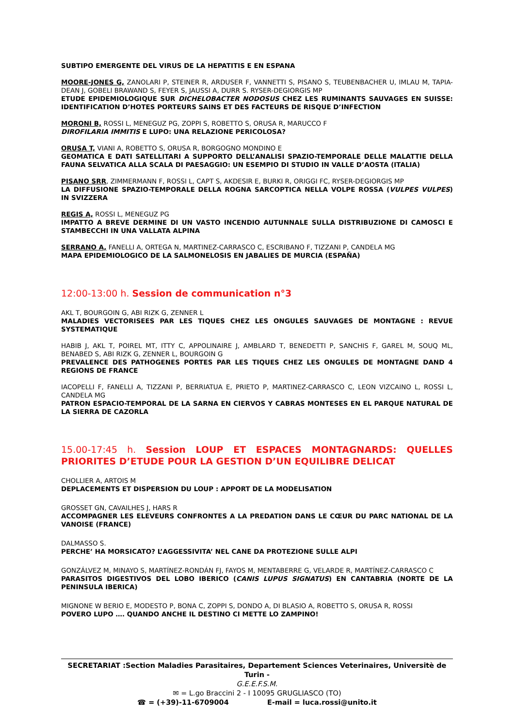SUBTIPO EMERGENTE DEL VIRUS DE LA HEPATITIS E EN ESPANA
MOORE-JONES G, ZANOLARI P, STEINER R, ARDUSER F, VANNETTI S, PISANO S, TEUBENBACHER U, IMLAU M, TAPIA-DEAN J, GOBELI BRAWAND S, FEYER S, JAUSSI A, DURR S. RYSER-DEGIORGIS MP
ETUDE EPIDEMIOLOGIQUE SUR DICHELOBACTER NODOSUS CHEZ LES RUMINANTS SAUVAGES EN SUISSE: IDENTIFICATION D’HOTES PORTEURS SAINS ET DES FACTEURS DE RISQUE D’INFECTION
MORONI B, ROSSI L, MENEGUZ PG, ZOPPI S, ROBETTO S, ORUSA R, MARUCCO F
DIROFILARIA IMMITIS E LUPO: UNA RELAZIONE PERICOLOSA?
ORUSA T, VIANI A, ROBETTO S, ORUSA R, BORGOGNO MONDINO E
GEOMATICA E DATI SATELLITARI A SUPPORTO DELL’ANALISI SPAZIO-TEMPORALE DELLE MALATTIE DELLA FAUNA SELVATICA ALLA SCALA DI PAESAGGIO: UN ESEMPIO DI STUDIO IN VALLE D’AOSTA (ITALIA)
PISANO SRR, ZIMMERMANN F, ROSSI L, CAPT S, AKDESIR E, BURKI R, ORIGGI FC, RYSER-DEGIORGIS MP
LA DIFFUSIONE SPAZIO-TEMPORALE DELLA ROGNA SARCOPTICA NELLA VOLPE ROSSA (VULPES VULPES) IN SVIZZERA
REGIS A, ROSSI L, MENEGUZ PG
IMPATTO A BREVE DERMINE DI UN VASTO INCENDIO AUTUNNALE SULLA DISTRIBUZIONE DI CAMOSCI E STAMBECCHI IN UNA VALLATA ALPINA
SERRANO A, FANELLI A, ORTEGA N, MARTINEZ-CARRASCO C, ESCRIBANO F, TIZZANI P, CANDELA MG
MAPA EPIDEMIOLOGICO DE LA SALMONELOSIS EN JABALIES DE MURCIA (ESPAÑA)
12:00-13:00 h. Session de communication n°3
AKL T, BOURGOIN G, ABI RIZK G, ZENNER L
MALADIES VECTORISEES PAR LES TIQUES CHEZ LES ONGULES SAUVAGES DE MONTAGNE : REVUE SYSTEMATIQUE
HABIB J, AKL T, POIREL MT, ITTY C, APPOLINAIRE J, AMBLARD T, BENEDETTI P, SANCHIS F, GAREL M, SOUQ ML, BENABED S, ABI RIZK G, ZENNER L, BOURGOIN G
PREVALENCE DES PATHOGENES PORTES PAR LES TIQUES CHEZ LES ONGULES DE MONTAGNE DAND 4 REGIONS DE FRANCE
IACOPELLI F, FANELLI A, TIZZANI P, BERRIATUA E, PRIETO P, MARTINEZ-CARRASCO C, LEON VIZCAINO L, ROSSI L, CANDELA MG
PATRON ESPACIO-TEMPORAL DE LA SARNA EN CIERVOS Y CABRAS MONTESES EN EL PARQUE NATURAL DE LA SIERRA DE CAZORLA
15.00-17:45 h. Session LOUP ET ESPACES MONTAGNARDS: QUELLES PRIORITES D’ETUDE POUR LA GESTION D’UN EQUILIBRE DELICAT
CHOLLIER A, ARTOIS M
DEPLACEMENTS ET DISPERSION DU LOUP : APPORT DE LA MODELISATION
GROSSET GN, CAVAILHES J, HARS R
ACCOMPAGNER LES ELEVEURS CONFRONTES A LA PREDATION DANS LE CŒUR DU PARC NATIONAL DE LA VANOISE (FRANCE)
DALMASSO S.
PERCHE’ HA MORSICATO? L’AGGESSIVITA’ NEL CANE DA PROTEZIONE SULLE ALPI
GONZÁLVEZ M, MINAYO S, MARTÍNEZ-RONDÁN FJ, FAYOS M, MENTABERRE G, VELARDE R, MARTÍNEZ-CARRASCO C
PARASITOS DIGESTIVOS DEL LOBO IBERICO (CANIS LUPUS SIGNATUS) EN CANTABRIA (NORTE DE LA PENINSULA IBERICA)
MIGNONE W BERIO E, MODESTO P, BONA C, ZOPPI S, DONDO A, DI BLASIO A, ROBETTO S, ORUSA R, ROSSI
POVERO LUPO …. QUANDO ANCHE IL DESTINO CI METTE LO ZAMPINO!
SECRETARIAT :Section Maladies Parasitaires, Departement Sciences Veterinaires, Universitè de Turin -
G.E.E.F.S.M.
✉ = L.go Braccini 2 - I 10095 GRUGLIASCO (TO)
☎ = (+39)-11-6709004 E-mail = luca.rossi@unito.it